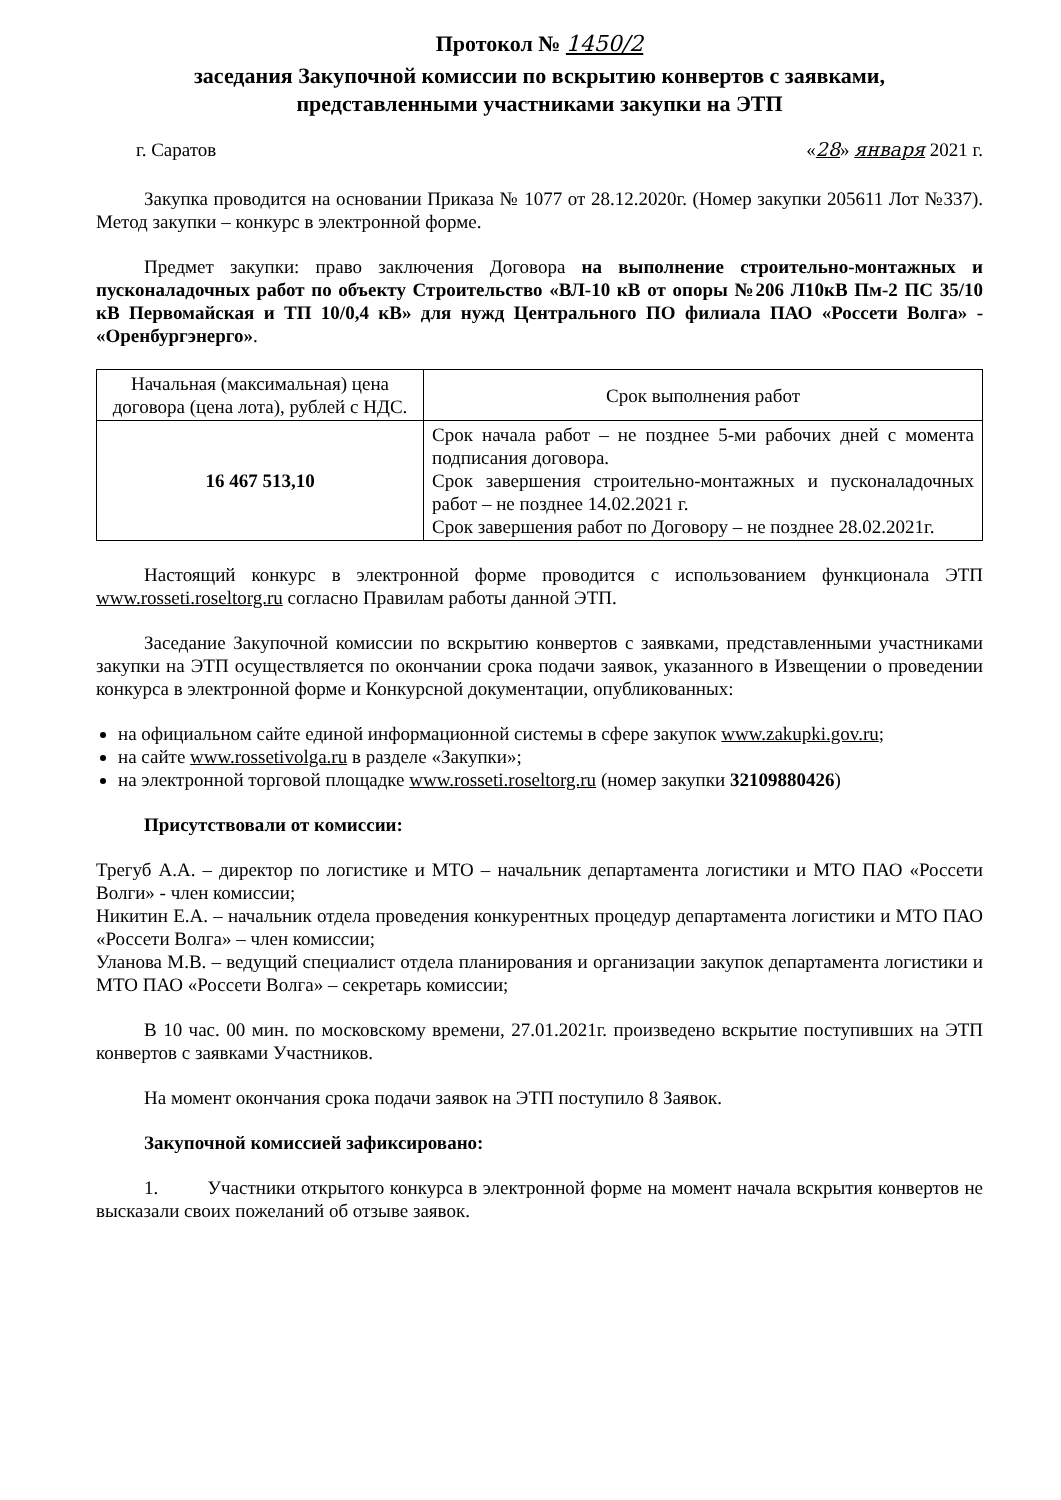Протокол № 1450/2
заседания Закупочной комиссии по вскрытию конвертов с заявками,
представленными участниками закупки на ЭТП
г. Саратов «28» января 2021 г.
Закупка проводится на основании Приказа № 1077 от 28.12.2020г. (Номер закупки 205611 Лот №337). Метод закупки – конкурс в электронной форме.
Предмет закупки: право заключения Договора на выполнение строительно-монтажных и пусконаладочных работ по объекту Строительство «ВЛ-10 кВ от опоры №206 Л10кВ Пм-2 ПС 35/10 кВ Первомайская и ТП 10/0,4 кВ» для нужд Центрального ПО филиала ПАО «Россети Волга» - «Оренбургэнерго».
| Начальная (максимальная) цена договора (цена лота), рублей с НДС. | Срок выполнения работ |
| 16 467 513,10 | Срок начала работ – не позднее 5-ми рабочих дней с момента подписания договора. Срок завершения строительно-монтажных и пусконаладочных работ – не позднее 14.02.2021 г. Срок завершения работ по Договору – не позднее 28.02.2021г. |
Настоящий конкурс в электронной форме проводится с использованием функционала ЭТП www.rosseti.roseltorg.ru согласно Правилам работы данной ЭТП.
Заседание Закупочной комиссии по вскрытию конвертов с заявками, представленными участниками закупки на ЭТП осуществляется по окончании срока подачи заявок, указанного в Извещении о проведении конкурса в электронной форме и Конкурсной документации, опубликованных:
на официальном сайте единой информационной системы в сфере закупок www.zakupki.gov.ru;
на сайте www.rossetivolga.ru в разделе «Закупки»;
на электронной торговой площадке www.rosseti.roseltorg.ru (номер закупки 32109880426)
Присутствовали от комиссии:
Трегуб А.А. – директор по логистике и МТО – начальник департамента логистики и МТО ПАО «Россети Волги» - член комиссии;
Никитин Е.А. – начальник отдела проведения конкурентных процедур департамента логистики и МТО ПАО «Россети Волга» – член комиссии;
Уланова М.В. – ведущий специалист отдела планирования и организации закупок департамента логистики и МТО ПАО «Россети Волга» – секретарь комиссии;
В 10 час. 00 мин. по московскому времени, 27.01.2021г. произведено вскрытие поступивших на ЭТП конвертов с заявками Участников.
На момент окончания срока подачи заявок на ЭТП поступило 8 Заявок.
Закупочной комиссией зафиксировано:
1. Участники открытого конкурса в электронной форме на момент начала вскрытия конвертов не высказали своих пожеланий об отзыве заявок.